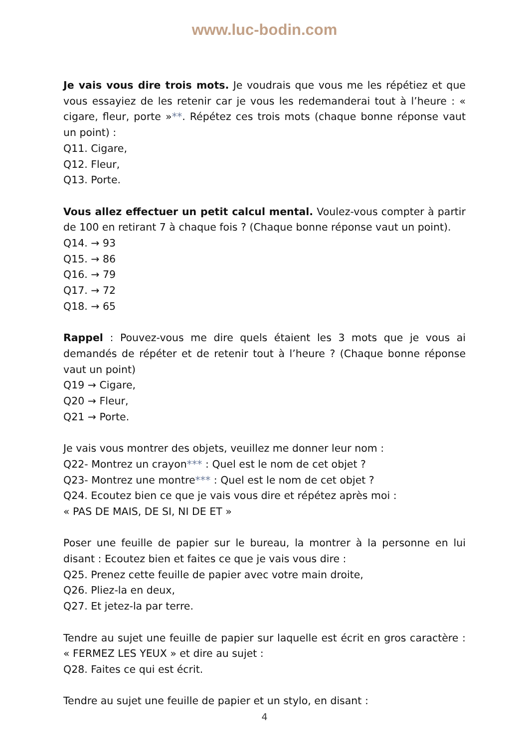www.luc-bodin.com
Je vais vous dire trois mots. Je voudrais que vous me les répétiez et que vous essayiez de les retenir car je vous les redemanderai tout à l’heure : « cigare, fleur, porte »**. Répétez ces trois mots (chaque bonne réponse vaut un point) :
Q11. Cigare,
Q12. Fleur,
Q13. Porte.
Vous allez effectuer un petit calcul mental. Voulez-vous compter à partir de 100 en retirant 7 à chaque fois ? (Chaque bonne réponse vaut un point).
Q14. → 93
Q15. → 86
Q16. → 79
Q17. → 72
Q18. → 65
Rappel : Pouvez-vous me dire quels étaient les 3 mots que je vous ai demandés de répéter et de retenir tout à l’heure ? (Chaque bonne réponse vaut un point)
Q19 → Cigare,
Q20 → Fleur,
Q21 → Porte.
Je vais vous montrer des objets, veuillez me donner leur nom :
Q22- Montrez un crayon*** : Quel est le nom de cet objet ?
Q23- Montrez une montre*** : Quel est le nom de cet objet ?
Q24. Ecoutez bien ce que je vais vous dire et répétez après moi :
« PAS DE MAIS, DE SI, NI DE ET »
Poser une feuille de papier sur le bureau, la montrer à la personne en lui disant : Ecoutez bien et faites ce que je vais vous dire :
Q25. Prenez cette feuille de papier avec votre main droite,
Q26. Pliez-la en deux,
Q27. Et jetez-la par terre.
Tendre au sujet une feuille de papier sur laquelle est écrit en gros caractère : « FERMEZ LES YEUX » et dire au sujet :
Q28. Faites ce qui est écrit.
Tendre au sujet une feuille de papier et un stylo, en disant :
4